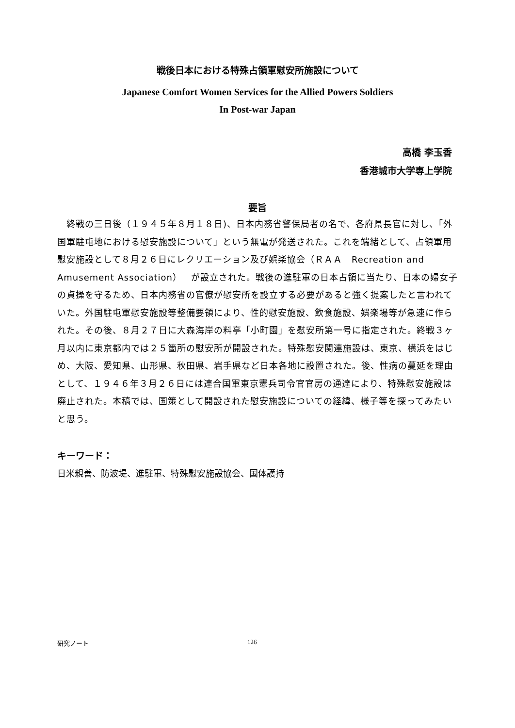戦後日本における特殊占領軍慰安所施設について
Japanese Comfort Women Services for the Allied Powers Soldiers
In Post-war Japan
高橋 李玉香
香港城市大学専上学院
要旨
　終戦の三日後（１９４５年８月１８日)、日本内務省警保局者の名で、各府県長官に対し、「外国軍駐屯地における慰安施設について」という無電が発送された。これを端緒として、占領軍用慰安施設として８月２６日にレクリエーション及び娯楽協会（ＲＡＡ　Recreation and Amusement Association）　が設立された。戦後の進駐軍の日本占領に当たり、日本の婦女子の貞操を守るため、日本内務省の官僚が慰安所を設立する必要があると強く提案したと言われていた。外国駐屯軍慰安施設等整備要領により、性的慰安施設、飲食施設、娯楽場等が急速に作られた。その後、８月２７日に大森海岸の料亭「小町園」を慰安所第一号に指定された。終戦３ヶ月以内に東京都内では２５箇所の慰安所が開設された。特殊慰安関連施設は、東京、横浜をはじめ、大阪、愛知県、山形県、秋田県、岩手県など日本各地に設置された。後、性病の蔓延を理由として、１９４６年３月２６日には連合国軍東京憲兵司令官官房の通達により、特殊慰安施設は廃止された。本稿では、国策として開設された慰安施設についての経緯、様子等を探ってみたいと思う。
キーワード：
日米親善、防波堤、進駐軍、特殊慰安施設協会、国体護持
研究ノート 126